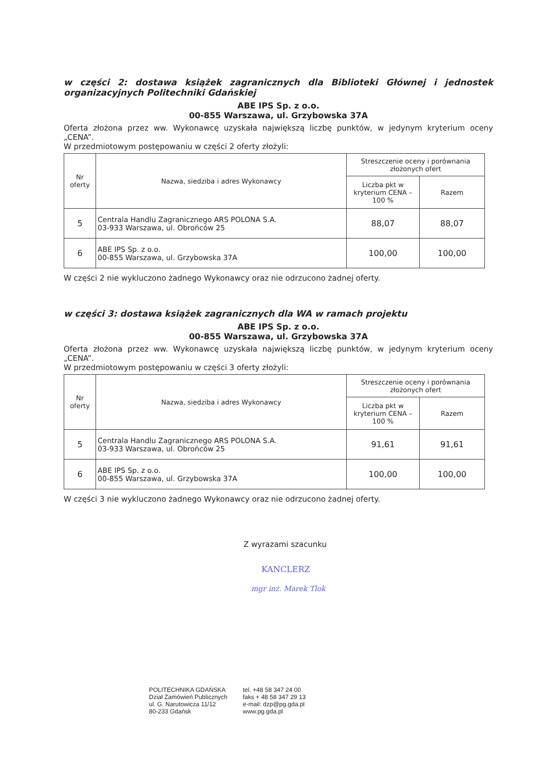w części 2: dostawa książek zagranicznych dla Biblioteki Głównej i jednostek organizacyjnych Politechniki Gdańskiej
ABE IPS Sp. z o.o.
00-855 Warszawa, ul. Grzybowska 37A
Oferta złożona przez ww. Wykonawcę uzyskała największą liczbę punktów, w jedynym kryterium oceny „CENA”.
W przedmiotowym postępowaniu w części 2 oferty złożyli:
| Nr oferty | Nazwa, siedziba i adres Wykonawcy | Streszczenie oceny i porównania złożonych ofert | |
| --- | --- | --- | --- |
| | | Liczba pkt w kryterium CENA – 100 % | Razem |
| 5 | Centrala Handlu Zagranicznego ARS POLONA S.A. 03-933 Warszawa, ul. Obrońców 25 | 88,07 | 88,07 |
| 6 | ABE IPS Sp. z o.o. 00-855 Warszawa, ul. Grzybowska 37A | 100,00 | 100,00 |
W części 2 nie wykluczono żadnego Wykonawcy oraz nie odrzucono żadnej oferty.
w części 3: dostawa książek zagranicznych dla WA w ramach projektu
ABE IPS Sp. z o.o.
00-855 Warszawa, ul. Grzybowska 37A
Oferta złożona przez ww. Wykonawcę uzyskała największą liczbę punktów, w jedynym kryterium oceny „CENA”.
W przedmiotowym postępowaniu w części 3 oferty złożyli:
| Nr oferty | Nazwa, siedziba i adres Wykonawcy | Streszczenie oceny i porównania złożonych ofert | |
| --- | --- | --- | --- |
| | | Liczba pkt w kryterium CENA – 100 % | Razem |
| 5 | Centrala Handlu Zagranicznego ARS POLONA S.A. 03-933 Warszawa, ul. Obrońców 25 | 91,61 | 91,61 |
| 6 | ABE IPS Sp. z o.o. 00-855 Warszawa, ul. Grzybowska 37A | 100,00 | 100,00 |
W części 3 nie wykluczono żadnego Wykonawcy oraz nie odrzucono żadnej oferty.
Z wyrazami szacunku
KANCLERZ
mgr inż. Marek Tlok
POLITECHNIKA GDAŃSKA
Dział Zamówień Publicznych
ul. G. Narutowicza 11/12
80-233 Gdańsk
tel. +48 58 347 24 00
faks + 48 58 347 29 13
e-mail: dzp@pg.gda.pl
www.pg.gda.pl